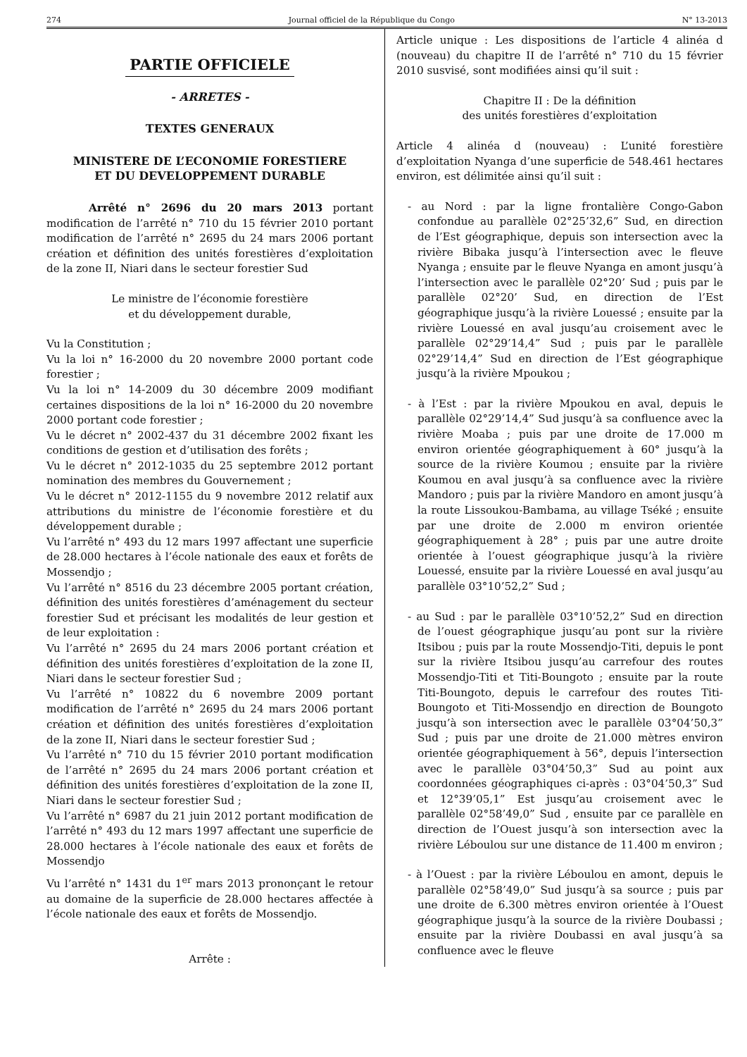274 Journal officiel de la République du Congo N° 13-2013
PARTIE OFFICIELE
- ARRETES -
TEXTES GENERAUX
MINISTERE DE L’ECONOMIE FORESTIERE
ET DU DEVELOPPEMENT DURABLE
Arrêté n° 2696 du 20 mars 2013 portant modification de l’arrêté n° 710 du 15 février 2010 portant modification de l’arrêté n° 2695 du 24 mars 2006 portant création et définition des unités forestières d’exploitation de la zone II, Niari dans le secteur forestier Sud
Le ministre de l’économie forestière
et du développement durable,
Vu la Constitution ;
Vu la loi n° 16-2000 du 20 novembre 2000 portant code forestier ;
Vu la loi n° 14-2009 du 30 décembre 2009 modifiant certaines dispositions de la loi n° 16-2000 du 20 novembre 2000 portant code forestier ;
Vu le décret n° 2002-437 du 31 décembre 2002 fixant les conditions de gestion et d’utilisation des forêts ;
Vu le décret n° 2012-1035 du 25 septembre 2012 portant nomination des membres du Gouvernement ;
Vu le décret n° 2012-1155 du 9 novembre 2012 relatif aux attributions du ministre de l’économie forestière et du développement durable ;
Vu l’arrêté n° 493 du 12 mars 1997 affectant une superficie de 28.000 hectares à l’école nationale des eaux et forêts de Mossendjo ;
Vu l’arrêté n° 8516 du 23 décembre 2005 portant création, définition des unités forestières d’aménagement du secteur forestier Sud et précisant les modalités de leur gestion et de leur exploitation :
Vu l’arrêté n° 2695 du 24 mars 2006 portant création et définition des unités forestières d’exploitation de la zone II, Niari dans le secteur forestier Sud ;
Vu l’arrêté n° 10822 du 6 novembre 2009 portant modification de l’arrêté n° 2695 du 24 mars 2006 portant création et définition des unités forestières d’exploitation de la zone II, Niari dans le secteur forestier Sud ;
Vu l’arrêté n° 710 du 15 février 2010 portant modification de l’arrêté n° 2695 du 24 mars 2006 portant création et définition des unités forestières d’exploitation de la zone II, Niari dans le secteur forestier Sud ;
Vu l’arrêté n° 6987 du 21 juin 2012 portant modification de l’arrêté n° 493 du 12 mars 1997 affectant une superficie de 28.000 hectares à l’école nationale des eaux et forêts de Mossendjo
Vu l’arrêté n° 1431 du 1<sup>er</sup> mars 2013 prononçant le retour au domaine de la superficie de 28.000 hectares affectée à l’école nationale des eaux et forêts de Mossendjo.
Arrête :
Article unique : Les dispositions de l’article 4 alinéa d (nouveau) du chapitre II de l’arrêté n° 710 du 15 février 2010 susvisé, sont modifiées ainsi qu’il suit :
Chapitre II : De la définition
des unités forestières d’exploitation
Article 4 alinéa d (nouveau) : L’unité forestière d’exploitation Nyanga d’une superficie de 548.461 hectares environ, est délimitée ainsi qu’il suit :
- au Nord : par la ligne frontalière Congo-Gabon confondue au parallèle 02°25’32,6” Sud, en direction de l’Est géographique, depuis son intersection avec la rivière Bibaka jusqu’à l’intersection avec le fleuve Nyanga ; ensuite par le fleuve Nyanga en amont jusqu’à l’intersection avec le parallèle 02°20’ Sud ; puis par le parallèle 02°20’ Sud, en direction de l’Est géographique jusqu’à la rivière Louessé ; ensuite par la rivière Louessé en aval jusqu’au croisement avec le parallèle 02°29’14,4” Sud ; puis par le parallèle 02°29’14,4” Sud en direction de l’Est géographique jusqu’à la rivière Mpoukou ;
- à l’Est : par la rivière Mpoukou en aval, depuis le parallèle 02°29’14,4” Sud jusqu’à sa confluence avec la rivière Moaba ; puis par une droite de 17.000 m environ orientée géographiquement à 60° jusqu’à la source de la rivière Koumou ; ensuite par la rivière Koumou en aval jusqu’à sa confluence avec la rivière Mandoro ; puis par la rivière Mandoro en amont jusqu’à la route Lissoukou-Bambama, au village Tséké ; ensuite par une droite de 2.000 m environ orientée géographiquement à 28° ; puis par une autre droite orientée à l’ouest géographique jusqu’à la rivière Louessé, ensuite par la rivière Louessé en aval jusqu’au parallèle 03°10’52,2” Sud ;
- au Sud : par le parallèle 03°10’52,2” Sud en direction de l’ouest géographique jusqu’au pont sur la rivière Itsibou ; puis par la route Mossendjo-Titi, depuis le pont sur la rivière Itsibou jusqu’au carrefour des routes Mossendjo-Titi et Titi-Boungoto ; ensuite par la route Titi-Boungoto, depuis le carrefour des routes Titi-Boungoto et Titi-Mossendjo en direction de Boungoto jusqu’à son intersection avec le parallèle 03°04’50,3” Sud ; puis par une droite de 21.000 mètres environ orientée géographiquement à 56°, depuis l’intersection avec le parallèle 03°04’50,3” Sud au point aux coordonnées géographiques ci-après : 03°04’50,3” Sud et 12°39’05,1” Est jusqu’au croisement avec le parallèle 02°58’49,0” Sud , ensuite par ce parallèle en direction de l’Ouest jusqu’à son intersection avec la rivière Léboulou sur une distance de 11.400 m environ ;
- à l’Ouest : par la rivière Léboulou en amont, depuis le parallèle 02°58’49,0” Sud jusqu’à sa source ; puis par une droite de 6.300 mètres environ orientée à l’Ouest géographique jusqu’à la source de la rivière Doubassi ; ensuite par la rivière Doubassi en aval jusqu’à sa confluence avec le fleuve